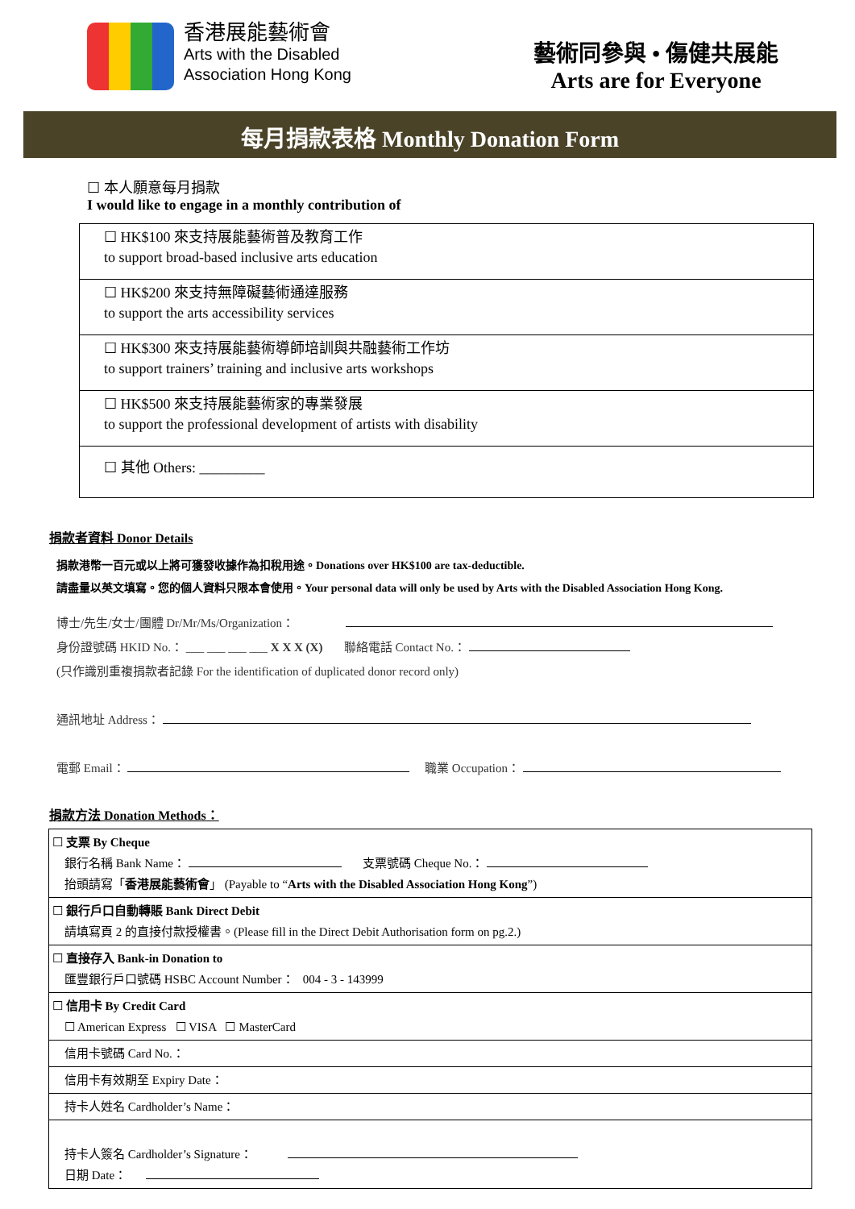香港展能藝術會
Arts with the Disabled
Association Hong Kong
藝術同參與 • 傷健共展能
Arts are for Everyone
每月捐款表格 Monthly Donation Form
☐ 本人願意每月捐款
I would like to engage in a monthly contribution of
| ☐ HK$100 來支持展能藝術普及教育工作 to support broad-based inclusive arts education |
| ☐ HK$200 來支持無障礙藝術通達服務 to support the arts accessibility services |
| ☐ HK$300 來支持展能藝術導師培訓與共融藝術工作坊 to support trainers’ training and inclusive arts workshops |
| ☐ HK$500 來支持展能藝術家的專業發展 to support the professional development of artists with disability |
| ☐ 其他 Others: _________ |
捐款者資料 Donor Details
捐款港幣一百元或以上將可獲發收據作為扣稅用途。Donations over HK$100 are tax-deductible.
請盡量以英文填寫。您的個人資料只限本會使用。Your personal data will only be used by Arts with the Disabled Association Hong Kong.
博士/先生/女士/團體 Dr/Mr/Ms/Organization：
身份證號碼 HKID No.： ___ ___ ___ ___ X X X (X) 聯絡電話 Contact No.：
(只作識別重複捐款者記錄 For the identification of duplicated donor record only)
通訊地址 Address：
電郵 Email： 職業 Occupation：
捐款方法 Donation Methods：
| ☐ 支票 By Cheque 銀行名稱 Bank Name： 支票號碼 Cheque No.： 抬頭請寫「 香港展能藝術會 」 (Payable to “ Arts with the Disabled Association Hong Kong ”) |
| ☐ 銀行戶口自動轉賬 Bank Direct Debit 請填寫頁 2 的直接付款授權書。(Please fill in the Direct Debit Authorisation form on pg.2.) |
| ☐ 直接存入 Bank-in Donation to 匯豐銀行戶口號碼 HSBC Account Number： 004 - 3 - 143999 |
| ☐ 信用卡 By Credit Card ☐ American Express ☐ VISA ☐ MasterCard |
| 信用卡號碼 Card No.： |
| 信用卡有效期至 Expiry Date： |
| 持卡人姓名 Cardholder’s Name： |
| 持卡人簽名 Cardholder’s Signature： 日期 Date： |